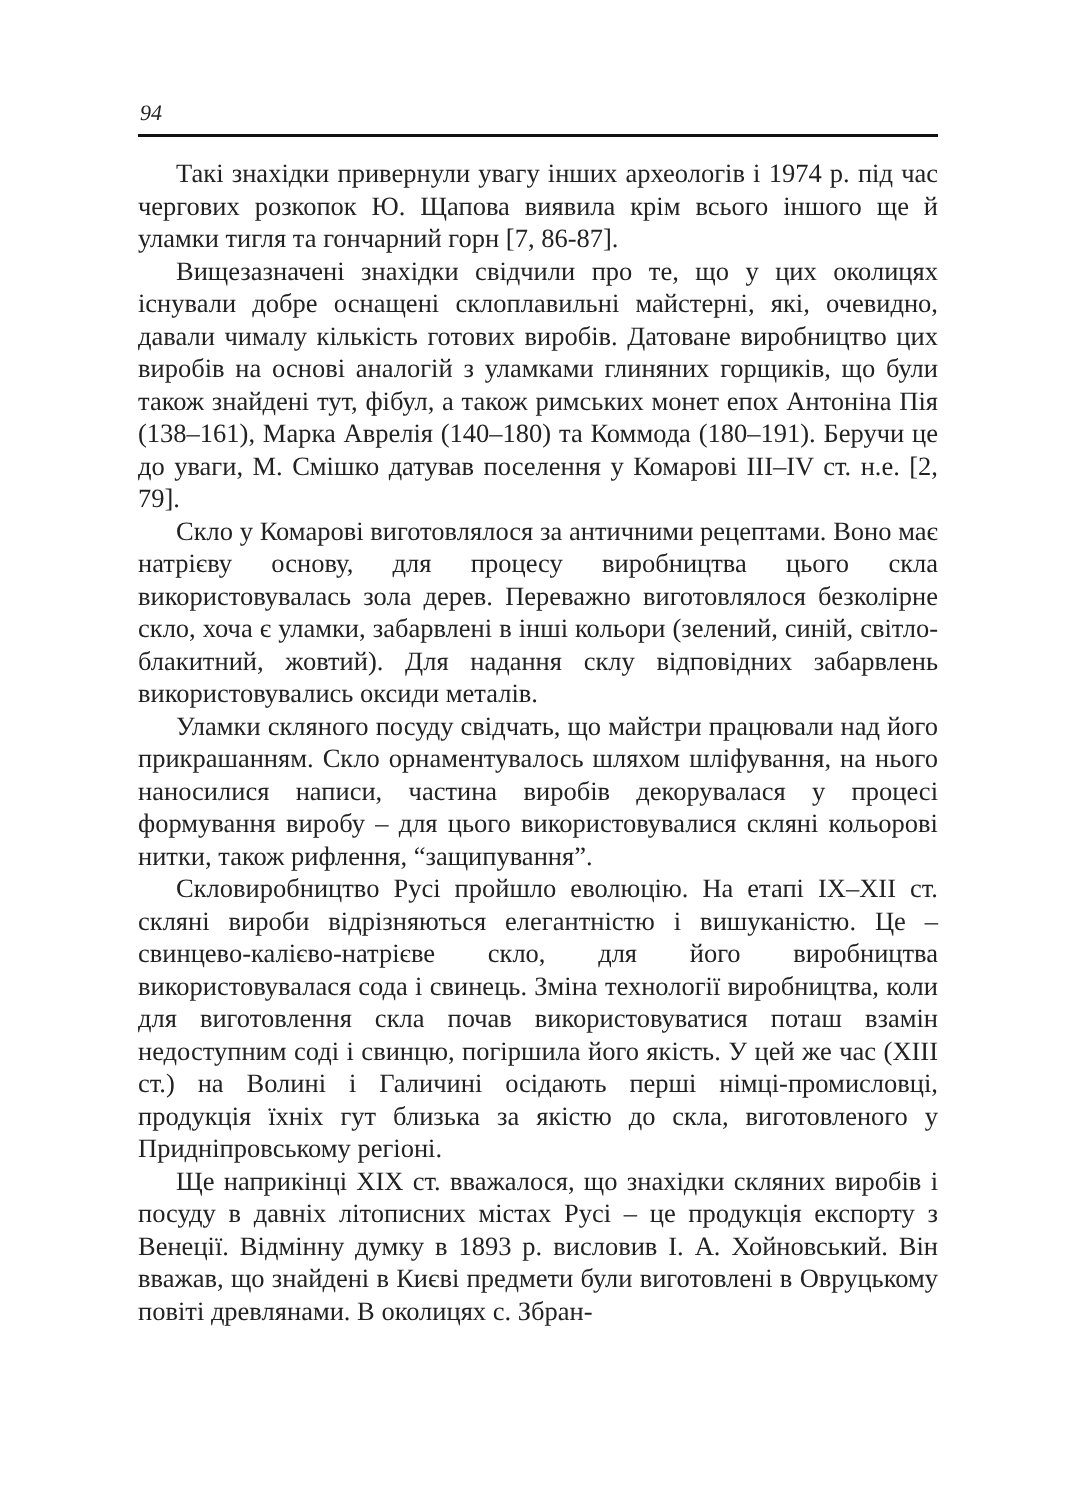94
Такі знахідки привернули увагу інших археологів і 1974 р. під час чергових розкопок Ю. Щапова виявила крім всього іншого ще й уламки тигля та гончарний горн [7, 86-87].
Вищезазначені знахідки свідчили про те, що у цих околицях існували добре оснащені склоплавильні майстерні, які, очевидно, давали чималу кількість готових виробів. Датоване виробництво цих виробів на основі аналогій з уламками глиняних горщиків, що були також знайдені тут, фібул, а також римських монет епох Антоніна Пія (138–161), Марка Аврелія (140–180) та Коммода (180–191). Беручи це до уваги, М. Смішко датував поселення у Комарові III–IV ст. н.е. [2, 79].
Скло у Комарові виготовлялося за античними рецептами. Воно має натрієву основу, для процесу виробництва цього скла використовувалась зола дерев. Переважно виготовлялося безколірне скло, хоча є уламки, забарвлені в інші кольори (зелений, синій, світло-блакитний, жовтий). Для надання склу відповідних забарвлень використовувались оксиди металів.
Уламки скляного посуду свідчать, що майстри працювали над його прикрашанням. Скло орнаментувалось шляхом шліфування, на нього наносилися написи, частина виробів декорувалася у процесі формування виробу – для цього використовувалися скляні кольорові нитки, також рифлення, “защипування”.
Скловиробництво Русі пройшло еволюцію. На етапі IX–XII ст. скляні вироби відрізняються елегантністю і вишуканістю. Це – свинцево-калієво-натрієве скло, для його виробництва використовувалася сода і свинець. Зміна технології виробництва, коли для виготовлення скла почав використовуватися поташ взамін недоступним соді і свинцю, погіршила його якість. У цей же час (XIII ст.) на Волині і Галичині осідають перші німці-промисловці, продукція їхніх гут близька за якістю до скла, виготовленого у Придніпровському регіоні.
Ще наприкінці XIX ст. вважалося, що знахідки скляних виробів і посуду в давніх літописних містах Русі – це продукція експорту з Венеції. Відмінну думку в 1893 р. висловив І. А. Хойновський. Він вважав, що знайдені в Києві предмети були виготовлені в Овруцькому повіті древлянами. В околицях с. Збран-